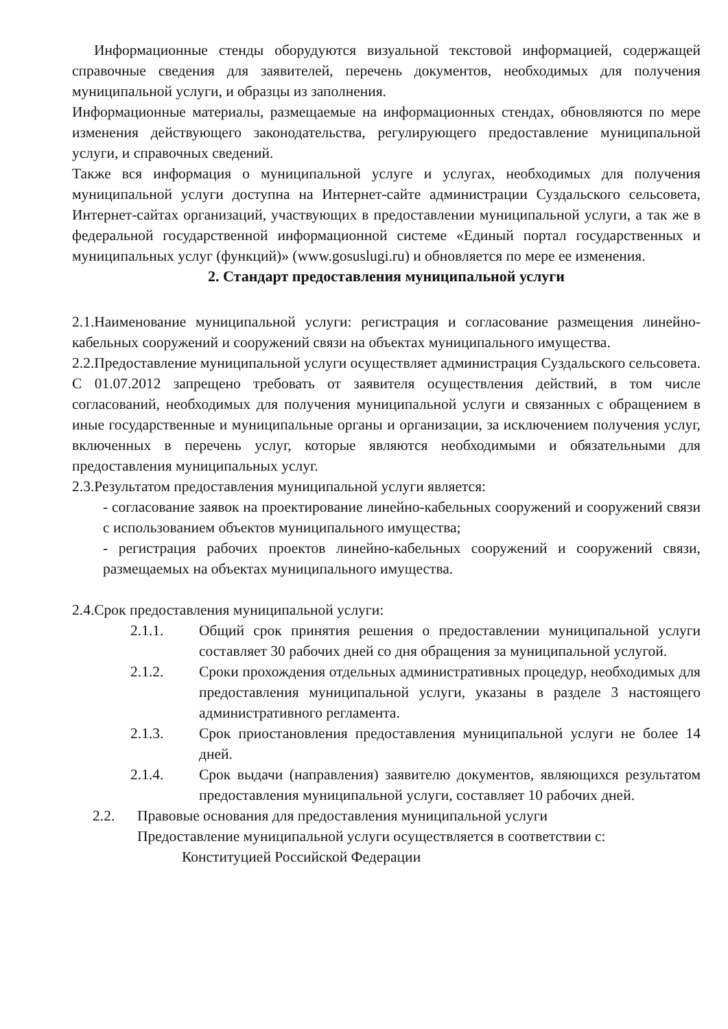Информационные стенды оборудуются визуальной текстовой информацией, содержащей справочные сведения для заявителей, перечень документов, необходимых для получения муниципальной услуги, и образцы из заполнения.
Информационные материалы, размещаемые на информационных стендах, обновляются по мере изменения действующего законодательства, регулирующего предоставление муниципальной услуги, и справочных сведений.
Также вся информация о муниципальной услуге и услугах, необходимых для получения муниципальной услуги доступна на Интернет-сайте администрации Суздальского сельсовета, Интернет-сайтах организаций, участвующих в предоставлении муниципальной услуги, а так же в федеральной государственной информационной системе «Единый портал государственных и муниципальных услуг (функций)» (www.gosuslugi.ru) и обновляется по мере ее изменения.
2. Стандарт предоставления муниципальной услуги
2.1.Наименование муниципальной услуги: регистрация и согласование размещения линейно-кабельных сооружений и сооружений связи на объектах муниципального имущества.
2.2.Предоставление муниципальной услуги осуществляет администрация Суздальского сельсовета.
С 01.07.2012 запрещено требовать от заявителя осуществления действий, в том числе согласований, необходимых для получения муниципальной услуги и связанных с обращением в иные государственные и муниципальные органы и организации, за исключением получения услуг, включенных в перечень услуг, которые являются необходимыми и обязательными для предоставления муниципальных услуг.
2.3.Результатом предоставления муниципальной услуги является:
- согласование заявок на проектирование линейно-кабельных сооружений и сооружений связи с использованием объектов муниципального имущества;
- регистрация рабочих проектов линейно-кабельных сооружений и сооружений связи, размещаемых на объектах муниципального имущества.
2.4.Срок предоставления муниципальной услуги:
2.1.1. Общий срок принятия решения о предоставлении муниципальной услуги составляет 30 рабочих дней со дня обращения за муниципальной услугой.
2.1.2. Сроки прохождения отдельных административных процедур, необходимых для предоставления муниципальной услуги, указаны в разделе 3 настоящего административного регламента.
2.1.3. Срок приостановления предоставления муниципальной услуги не более 14 дней.
2.1.4. Срок выдачи (направления) заявителю документов, являющихся результатом предоставления муниципальной услуги, составляет 10 рабочих дней.
2.2. Правовые основания для предоставления муниципальной услуги
Предоставление муниципальной услуги осуществляется в соответствии с:
Конституцией Российской Федерации